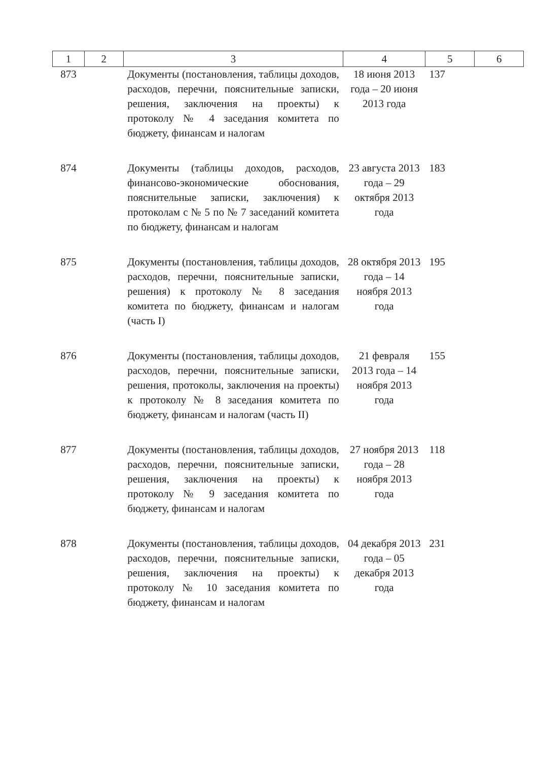| 1 | 2 | 3 | 4 | 5 | 6 |
| --- | --- | --- | --- | --- | --- |
| 873 | | Документы (постановления, таблицы доходов, расходов, перечни, пояснительные записки, решения, заключения на проекты) к протоколу № 4 заседания комитета по бюджету, финансам и налогам | 18 июня 2013 года – 20 июня 2013 года | 137 | |
| 874 | | Документы (таблицы доходов, расходов, финансово-экономические обоснования, пояснительные записки, заключения) к протоколам с № 5 по № 7 заседаний комитета по бюджету, финансам и налогам | 23 августа 2013 года – 29 октября 2013 года | 183 | |
| 875 | | Документы (постановления, таблицы доходов, расходов, перечни, пояснительные записки, решения) к протоколу № 8 заседания комитета по бюджету, финансам и налогам (часть I) | 28 октября 2013 года – 14 ноября 2013 года | 195 | |
| 876 | | Документы (постановления, таблицы доходов, расходов, перечни, пояснительные записки, решения, протоколы, заключения на проекты) к протоколу № 8 заседания комитета по бюджету, финансам и налогам (часть II) | 21 февраля 2013 года – 14 ноября 2013 года | 155 | |
| 877 | | Документы (постановления, таблицы доходов, расходов, перечни, пояснительные записки, решения, заключения на проекты) к протоколу № 9 заседания комитета по бюджету, финансам и налогам | 27 ноября 2013 года – 28 ноября 2013 года | 118 | |
| 878 | | Документы (постановления, таблицы доходов, расходов, перечни, пояснительные записки, решения, заключения на проекты) к протоколу № 10 заседания комитета по бюджету, финансам и налогам | 04 декабря 2013 года – 05 декабря 2013 года | 231 | |